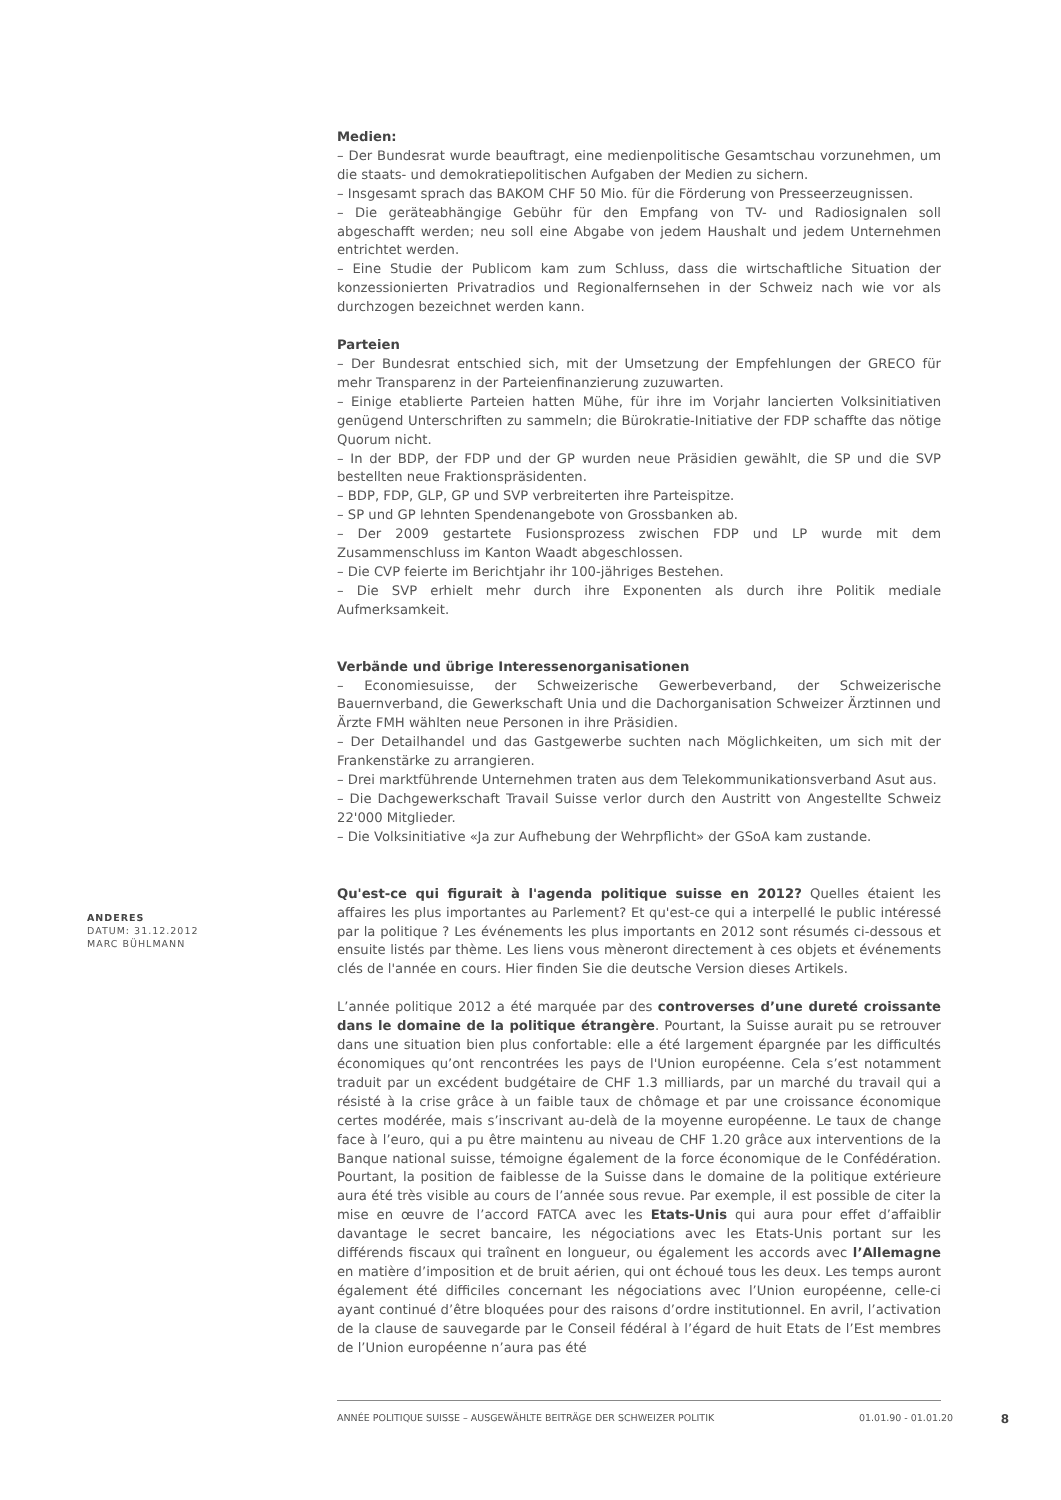ANDERES
DATUM: 31.12.2012
MARC BÜHLMANN
Medien:
– Der Bundesrat wurde beauftragt, eine medienpolitische Gesamtschau vorzunehmen, um die staats- und demokratiepolitischen Aufgaben der Medien zu sichern.
– Insgesamt sprach das BAKOM CHF 50 Mio. für die Förderung von Presseerzeugnissen.
– Die geräteabhängige Gebühr für den Empfang von TV- und Radiosignalen soll abgeschafft werden; neu soll eine Abgabe von jedem Haushalt und jedem Unternehmen entrichtet werden.
– Eine Studie der Publicom kam zum Schluss, dass die wirtschaftliche Situation der konzessionierten Privatradios und Regionalfernsehen in der Schweiz nach wie vor als durchzogen bezeichnet werden kann.
Parteien
– Der Bundesrat entschied sich, mit der Umsetzung der Empfehlungen der GRECO für mehr Transparenz in der Parteienfinanzierung zuzuwarten.
– Einige etablierte Parteien hatten Mühe, für ihre im Vorjahr lancierten Volksinitiativen genügend Unterschriften zu sammeln; die Bürokratie-Initiative der FDP schaffte das nötige Quorum nicht.
– In der BDP, der FDP und der GP wurden neue Präsidien gewählt, die SP und die SVP bestellten neue Fraktionspräsidenten.
– BDP, FDP, GLP, GP und SVP verbreiterten ihre Parteispitze.
– SP und GP lehnten Spendenangebote von Grossbanken ab.
– Der 2009 gestartete Fusionsprozess zwischen FDP und LP wurde mit dem Zusammenschluss im Kanton Waadt abgeschlossen.
– Die CVP feierte im Berichtjahr ihr 100-jähriges Bestehen.
– Die SVP erhielt mehr durch ihre Exponenten als durch ihre Politik mediale Aufmerksamkeit.
Verbände und übrige Interessenorganisationen
– Economiesuisse, der Schweizerische Gewerbeverband, der Schweizerische Bauernverband, die Gewerkschaft Unia und die Dachorganisation Schweizer Ärztinnen und Ärzte FMH wählten neue Personen in ihre Präsidien.
– Der Detailhandel und das Gastgewerbe suchten nach Möglichkeiten, um sich mit der Frankenstärke zu arrangieren.
– Drei marktführende Unternehmen traten aus dem Telekommunikationsverband Asut aus.
– Die Dachgewerkschaft Travail Suisse verlor durch den Austritt von Angestellte Schweiz 22'000 Mitglieder.
– Die Volksinitiative «Ja zur Aufhebung der Wehrpflicht» der GSoA kam zustande.
Qu'est-ce qui figurait à l'agenda politique suisse en 2012? Quelles étaient les affaires les plus importantes au Parlement? Et qu'est-ce qui a interpellé le public intéressé par la politique ? Les événements les plus importants en 2012 sont résumés ci-dessous et ensuite listés par thème. Les liens vous mèneront directement à ces objets et événements clés de l'année en cours. Hier finden Sie die deutsche Version dieses Artikels.
L’année politique 2012 a été marquée par des controverses d’une dureté croissante dans le domaine de la politique étrangère. Pourtant, la Suisse aurait pu se retrouver dans une situation bien plus confortable: elle a été largement épargnée par les difficultés économiques qu’ont rencontrées les pays de l'Union européenne. Cela s’est notamment traduit par un excédent budgétaire de CHF 1.3 milliards, par un marché du travail qui a résisté à la crise grâce à un faible taux de chômage et par une croissance économique certes modérée, mais s’inscrivant au-delà de la moyenne européenne. Le taux de change face à l’euro, qui a pu être maintenu au niveau de CHF 1.20 grâce aux interventions de la Banque national suisse, témoigne également de la force économique de le Confédération. Pourtant, la position de faiblesse de la Suisse dans le domaine de la politique extérieure aura été très visible au cours de l’année sous revue. Par exemple, il est possible de citer la mise en œuvre de l’accord FATCA avec les Etats-Unis qui aura pour effet d’affaiblir davantage le secret bancaire, les négociations avec les Etats-Unis portant sur les différends fiscaux qui traînent en longueur, ou également les accords avec l’Allemagne en matière d’imposition et de bruit aérien, qui ont échoué tous les deux. Les temps auront également été difficiles concernant les négociations avec l’Union européenne, celle-ci ayant continué d’être bloquées pour des raisons d’ordre institutionnel. En avril, l’activation de la clause de sauvegarde par le Conseil fédéral à l’égard de huit Etats de l’Est membres de l’Union européenne n’aura pas été
ANNÉE POLITIQUE SUISSE – AUSGEWÄHLTE BEITRÄGE DER SCHWEIZER POLITIK 01.01.90 - 01.01.20 8